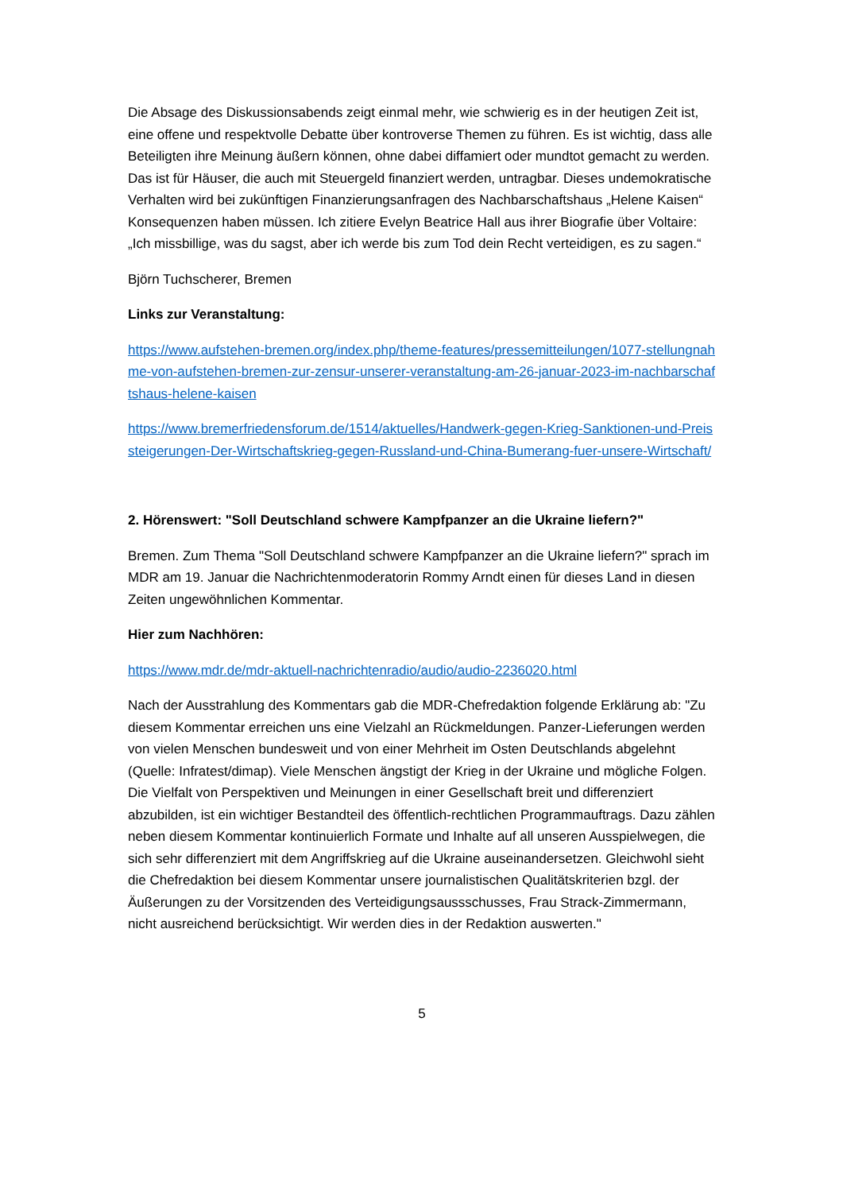Die Absage des Diskussionsabends zeigt einmal mehr, wie schwierig es in der heutigen Zeit ist, eine offene und respektvolle Debatte über kontroverse Themen zu führen. Es ist wichtig, dass alle Beteiligten ihre Meinung äußern können, ohne dabei diffamiert oder mundtot gemacht zu werden. Das ist für Häuser, die auch mit Steuergeld finanziert werden, untragbar. Dieses undemokratische Verhalten wird bei zukünftigen Finanzierungsanfragen des Nachbarschaftshaus „Helene Kaisen“ Konsequenzen haben müssen. Ich zitiere Evelyn Beatrice Hall aus ihrer Biografie über Voltaire: „Ich missbillige, was du sagst, aber ich werde bis zum Tod dein Recht verteidigen, es zu sagen.“
Björn Tuchscherer, Bremen
Links zur Veranstaltung:
https://www.aufstehen-bremen.org/index.php/theme-features/pressemitteilungen/1077-stellungnahme-von-aufstehen-bremen-zur-zensur-unserer-veranstaltung-am-26-januar-2023-im-nachbarschaftshaus-helene-kaisen
https://www.bremerfriedensforum.de/1514/aktuelles/Handwerk-gegen-Krieg-Sanktionen-und-Preissteigerungen-Der-Wirtschaftskrieg-gegen-Russland-und-China-Bumerang-fuer-unsere-Wirtschaft/
2. Hörenswert: "Soll Deutschland schwere Kampfpanzer an die Ukraine liefern?"
Bremen. Zum Thema "Soll Deutschland schwere Kampfpanzer an die Ukraine liefern?" sprach im MDR am 19. Januar die Nachrichtenmoderatorin Rommy Arndt einen für dieses Land in diesen Zeiten ungewöhnlichen Kommentar.
Hier zum Nachhören:
https://www.mdr.de/mdr-aktuell-nachrichtenradio/audio/audio-2236020.html
Nach der Ausstrahlung des Kommentars gab die MDR-Chefredaktion folgende Erklärung ab: "Zu diesem Kommentar erreichen uns eine Vielzahl an Rückmeldungen. Panzer-Lieferungen werden von vielen Menschen bundesweit und von einer Mehrheit im Osten Deutschlands abgelehnt (Quelle: Infratest/dimap). Viele Menschen ängstigt der Krieg in der Ukraine und mögliche Folgen. Die Vielfalt von Perspektiven und Meinungen in einer Gesellschaft breit und differenziert abzubilden, ist ein wichtiger Bestandteil des öffentlich-rechtlichen Programmauftrags. Dazu zählen neben diesem Kommentar kontinuierlich Formate und Inhalte auf all unseren Ausspielwegen, die sich sehr differenziert mit dem Angriffskrieg auf die Ukraine auseinandersetzen. Gleichwohl sieht die Chefredaktion bei diesem Kommentar unsere journalistischen Qualitätskriterien bzgl. der Äußerungen zu der Vorsitzenden des Verteidigungsaussschusses, Frau Strack-Zimmermann, nicht ausreichend berücksichtigt. Wir werden dies in der Redaktion auswerten."
5